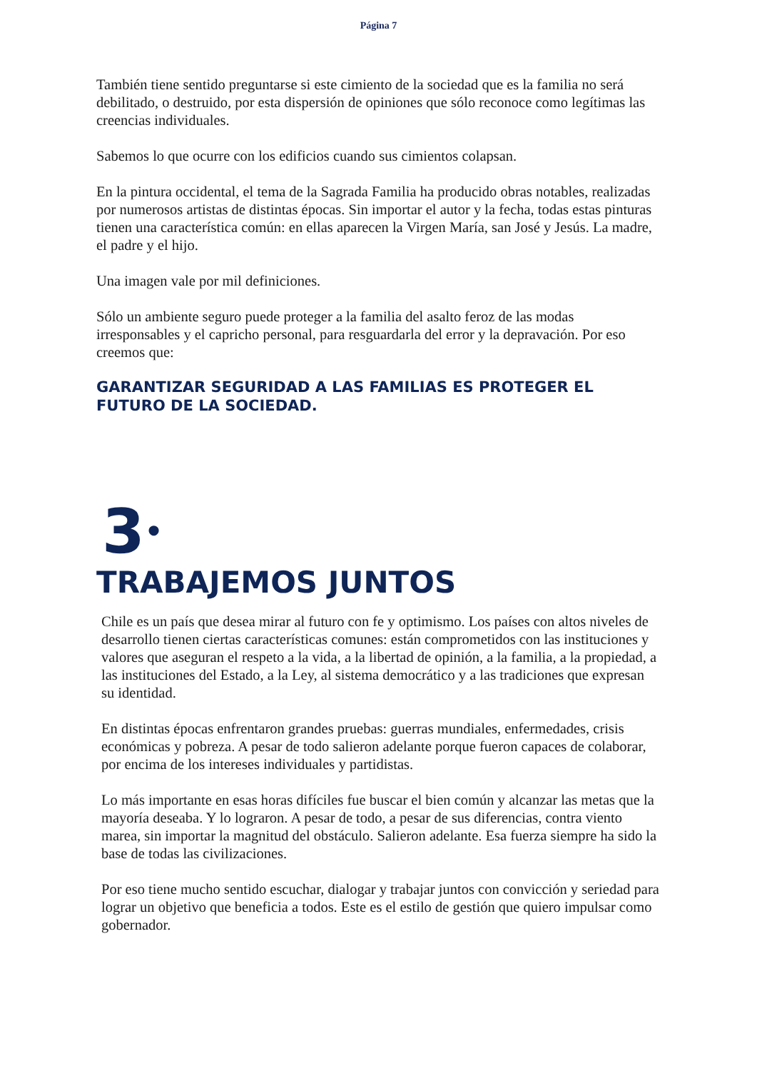Página 7
También tiene sentido preguntarse si este cimiento de la sociedad que es la familia no será debilitado, o destruido, por esta dispersión de opiniones que sólo reconoce como legítimas las creencias individuales.
Sabemos lo que ocurre con los edificios cuando sus cimientos colapsan.
En la pintura occidental, el tema de la Sagrada Familia ha producido obras notables, realizadas por numerosos artistas de distintas épocas. Sin importar el autor y la fecha, todas estas pinturas tienen una característica común: en ellas aparecen la Virgen María, san José y Jesús. La madre, el padre y el hijo.
Una imagen vale por mil definiciones.
Sólo un ambiente seguro puede proteger a la familia del asalto feroz de las modas irresponsables y el capricho personal, para resguardarla del error y la depravación. Por eso creemos que:
GARANTIZAR SEGURIDAD A LAS FAMILIAS ES PROTEGER EL FUTURO DE LA SOCIEDAD.
3•
TRABAJEMOS JUNTOS
Chile es un país que desea mirar al futuro con fe y optimismo. Los países con altos niveles de desarrollo tienen ciertas características comunes: están comprometidos con las instituciones y valores que aseguran el respeto a la vida, a la libertad de opinión, a la familia, a la propiedad, a las instituciones del Estado, a la Ley, al sistema democrático y a las tradiciones que expresan su identidad.
En distintas épocas enfrentaron grandes pruebas: guerras mundiales, enfermedades, crisis económicas y pobreza. A pesar de todo salieron adelante porque fueron capaces de colaborar, por encima de los intereses individuales y partidistas.
Lo más importante en esas horas difíciles fue buscar el bien común y alcanzar las metas que la mayoría deseaba. Y lo lograron. A pesar de todo, a pesar de sus diferencias, contra viento marea, sin importar la magnitud del obstáculo. Salieron adelante. Esa fuerza siempre ha sido la base de todas las civilizaciones.
Por eso tiene mucho sentido escuchar, dialogar y trabajar juntos con convicción y seriedad para lograr un objetivo que beneficia a todos. Este es el estilo de gestión que quiero impulsar como gobernador.